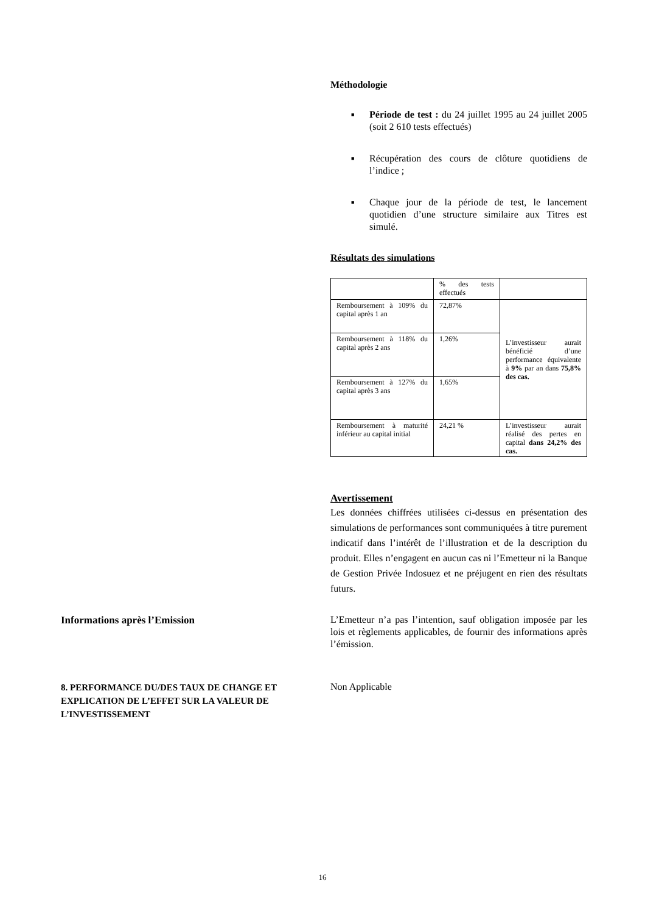Méthodologie
■ Période de test : du 24 juillet 1995 au 24 juillet 2005 (soit 2 610 tests effectués)
■ Récupération des cours de clôture quotidiens de l’indice ;
■ Chaque jour de la période de test, le lancement quotidien d’une structure similaire aux Titres est simulé.
Résultats des simulations
| | % des tests effectués | |
| Remboursement à 109% du capital après 1 an | 72,87% | L’investisseur aurait bénéficié d’une performance équivalente à 9% par an dans 75,8% des cas. |
| Remboursement à 118% du capital après 2 ans | 1,26% | |
| Remboursement à 127% du capital après 3 ans | 1,65% | |
| Remboursement à maturité inférieur au capital initial | 24,21 % | L’investisseur aurait réalisé des pertes en capital dans 24,2% des cas. |
Avertissement
Les données chiffrées utilisées ci-dessus en présentation des simulations de performances sont communiquées à titre purement indicatif dans l’intérêt de l’illustration et de la description du produit. Elles n’engagent en aucun cas ni l’Emetteur ni la Banque de Gestion Privée Indosuez et ne préjugent en rien des résultats futurs.
Informations après l’Emission
L’Emetteur n’a pas l’intention, sauf obligation imposée par les lois et règlements applicables, de fournir des informations après l’émission.
8. PERFORMANCE DU/DES TAUX DE CHANGE ET EXPLICATION DE L’EFFET SUR LA VALEUR DE L’INVESTISSEMENT
Non Applicable
16